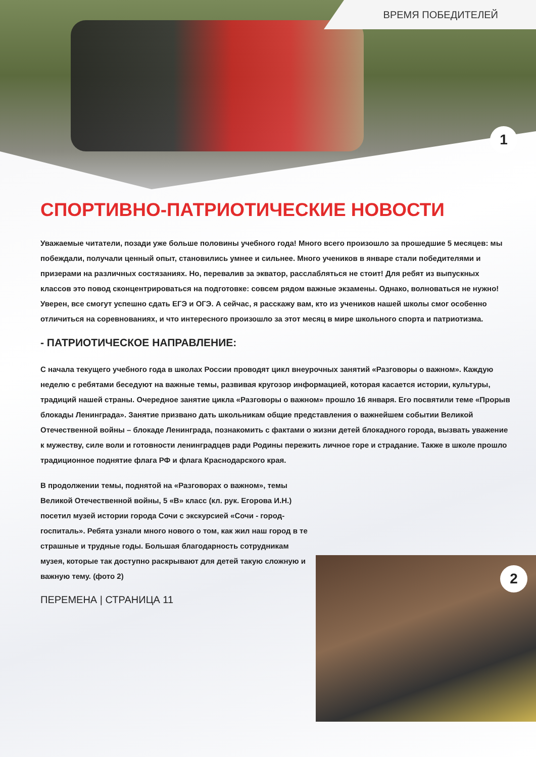ВРЕМЯ ПОБЕДИТЕЛЕЙ
1
2
СПОРТИВНО-ПАТРИОТИЧЕСКИЕ НОВОСТИ
Уважаемые читатели, позади уже больше половины учебного года! Много всего произошло за прошедшие 5 месяцев: мы побеждали, получали ценный опыт, становились умнее и сильнее. Много учеников в январе стали победителями и призерами на различных состязаниях. Но, перевалив за экватор, расслабляться не стоит! Для ребят из выпускных классов это повод сконцентрироваться на подготовке: совсем рядом важные экзамены. Однако, волноваться не нужно! Уверен, все смогут успешно сдать ЕГЭ и ОГЭ. А сейчас, я расскажу вам, кто из учеников нашей школы смог особенно отличиться на соревнованиях, и что интересного произошло за этот месяц в мире школьного спорта и патриотизма.
- ПАТРИОТИЧЕСКОЕ НАПРАВЛЕНИЕ:
С начала текущего учебного года в школах России проводят цикл внеурочных занятий «Разговоры о важном». Каждую неделю с ребятами беседуют на важные темы, развивая кругозор информацией, которая касается истории, культуры, традиций нашей страны. Очередное занятие цикла «Разговоры о важном» прошло 16 января. Его посвятили теме «Прорыв блокады Ленинграда». Занятие призвано дать школьникам общие представления о важнейшем событии Великой Отечественной войны – блокаде Ленинграда, познакомить с фактами о жизни детей блокадного города, вызвать уважение к мужеству, силе воли и готовности ленинградцев ради Родины пережить личное горе и страдание. Также в школе прошло традиционное поднятие флага РФ и флага Краснодарского края.
В продолжении темы, поднятой на «Разговорах о важном», темы Великой Отечественной войны, 5 «В» класс (кл. рук. Егорова И.Н.) посетил музей истории города Сочи с экскурсией «Сочи - город-госпиталь». Ребята узнали много нового о том, как жил наш город в те страшные и трудные годы. Большая благодарность сотрудникам музея, которые так доступно раскрывают для детей такую сложную и важную тему. (фото 2)
ПЕРЕМЕНА | СТРАНИЦА 11